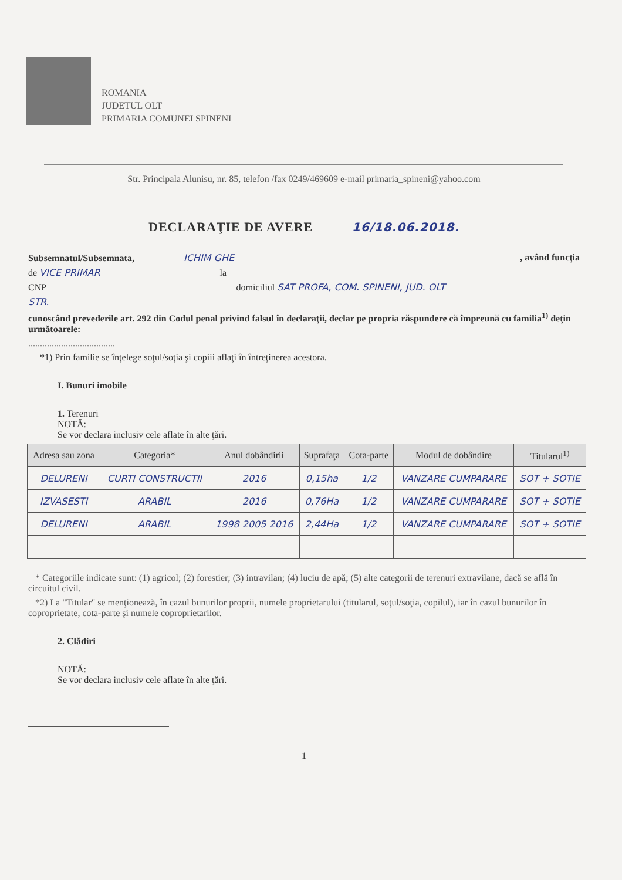ROMANIA
JUDETUL OLT
PRIMARIA COMUNEI SPINENI
Str. Principala Alunisu, nr. 85, telefon /fax 0249/469609 e-mail primaria_spineni@yahoo.com
DECLARAŢIE DE AVERE 16/18.06.2018.
Subsemnatul/Subsemnata, ICHIM GHE , având funcţia
de VICE PRIMAR la
CNP domiciliul SAT PROFA, COM. SPINENI, JUD. OLT
STR.
cunoscând prevederile art. 292 din Codul penal privind falsul în declaraţii, declar pe propria răspundere că împreună cu familia<sup>1)</sup> deţin următoarele:
.....................................
*1) Prin familie se înţelege soţul/soţia şi copiii aflaţi în întreţinerea acestora.
I. Bunuri imobile
1. Terenuri
NOTĂ:
Se vor declara inclusiv cele aflate în alte ţări.
| Adresa sau zona | Categoria* | Anul dobândirii | Suprafaţa | Cota-parte | Modul de dobândire | Titularul<sup>1)</sup> |
| --- | --- | --- | --- | --- | --- | --- |
| DELURENI | CURTI CONSTRUCTII | 2016 | 0,15ha | 1/2 | VANZARE CUMPARARE | SOT + SOTIE |
| IZVASESTI | ARABIL | 2016 | 0,76Ha | 1/2 | VANZARE CUMPARARE | SOT + SOTIE |
| DELURENI | ARABIL | 1998 2005 2016 | 2,44Ha | 1/2 | VANZARE CUMPARARE | SOT + SOTIE |
* Categoriile indicate sunt: (1) agricol; (2) forestier; (3) intravilan; (4) luciu de apă; (5) alte categorii de terenuri extravilane, dacă se află în circuitul civil.
*2) La "Titular" se menţionează, în cazul bunurilor proprii, numele proprietarului (titularul, soţul/soţia, copilul), iar în cazul bunurilor în coproprietate, cota-parte şi numele coproprietarilor.
2. Clădiri
NOTĂ:
Se vor declara inclusiv cele aflate în alte ţări.
1